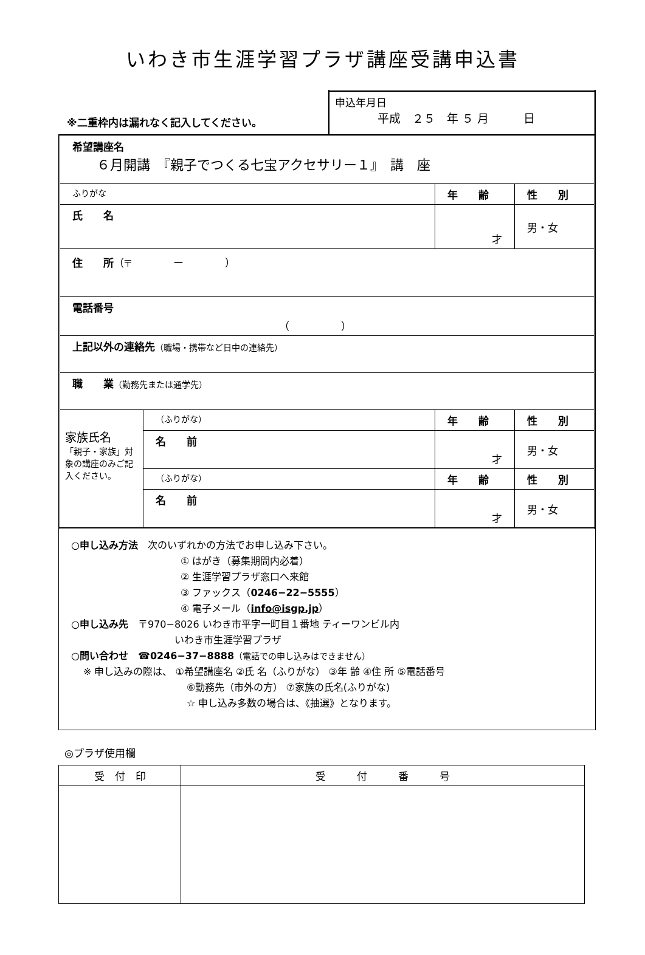いわき市生涯学習プラザ講座受講申込書
| ※二重枠内は漏れなく記入してください。 | 申込年月日 平成 ２５ 年 ５ 月 日 |
| 希望講座名 ６月開講 『親子でつくる七宝アクセサリー１』 講 座 | | | |
| ふりがな | | 年 齢 | 性 別 |
| 氏 名 | | 才 | 男・女 |
| 住 所 （〒 ー ） | | | |
| 電話番号 （ ） | | | |
| 上記以外の連絡先 （職場・携帯など日中の連絡先） | | | |
| 職 業 （勤務先または通学先） | | | |
| 家族氏名 「親子・家族」対象の講座のみご記入ください。 | （ふりがな） | 年 齢 | 性 別 |
| | 名 前 | 才 | 男・女 |
| | （ふりがな） | 年 齢 | 性 別 |
| | 名 前 | 才 | 男・女 |
○申し込み方法　次のいずれかの方法でお申し込み下さい。
① はがき（募集期間内必着）
② 生涯学習プラザ窓口へ来館
③ ファックス（0246−22−5555）
④ 電子メール（info@isgp.jp）
○申し込み先　〒970−8026 いわき市平字一町目１番地 ティーワンビル内
いわき市生涯学習プラザ
○問い合わせ　☎0246−37−8888（電話での申し込みはできません）
※ 申し込みの際は、 ①希望講座名 ②氏 名（ふりがな） ③年 齢 ④住 所 ⑤電話番号
⑥勤務先（市外の方） ⑦家族の氏名(ふりがな)
☆ 申し込み多数の場合は、《抽選》となります。
◎プラザ使用欄
| 受 付 印 | 受 付 番 号 |
| --- | --- |